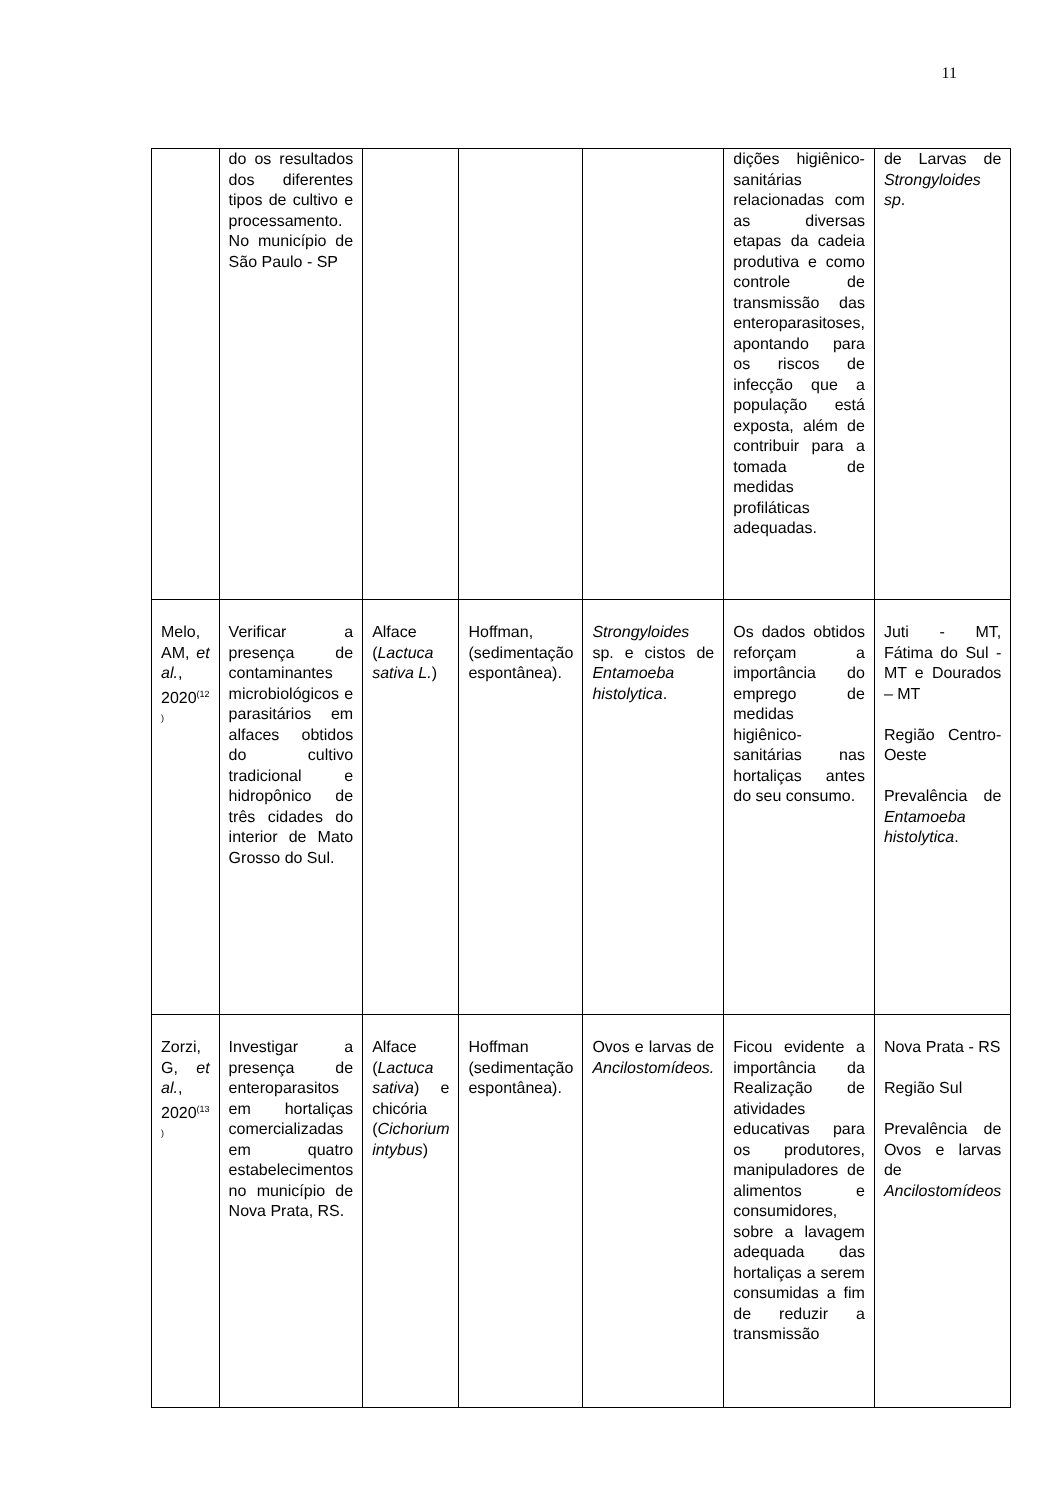11
| | do os resultados dos diferentes tipos de cultivo e processamento. No município de São Paulo - SP | | | | dições higiênico-sanitárias relacionadas com as diversas etapas da cadeia produtiva e como controle de transmissão das enteroparasitoses, apontando para os riscos de infecção que a população está exposta, além de contribuir para a tomada de medidas profiláticas adequadas. | de Larvas de Strongyloides sp . |
| Melo, AM, et al. , 2020<sup>(12 )</sup> | Verificar a presença de contaminantes microbiológicos e parasitários em alfaces obtidos do cultivo tradicional e hidropônico de três cidades do interior de Mato Grosso do Sul. | Alface ( Lactuca sativa L. ) | Hoffman, (sedimentação espontânea). | Strongyloides sp. e cistos de Entamoeba histolytica . | Os dados obtidos reforçam a importância do emprego de medidas higiênico-sanitárias nas hortaliças antes do seu consumo. | Juti - MT, Fátima do Sul - MT e Dourados – MT Região Centro-Oeste Prevalência de Entamoeba histolytica . |
| Zorzi, G, et al. , 2020<sup>(13 )</sup> | Investigar a presença de enteroparasitos em hortaliças comercializadas em quatro estabelecimentos no município de Nova Prata, RS. | Alface ( Lactuca sativa ) e chicória ( Cichorium intybus ) | Hoffman (sedimentação espontânea). | Ovos e larvas de Ancilostomídeos. | Ficou evidente a importância da Realização de atividades educativas para os produtores, manipuladores de alimentos e consumidores, sobre a lavagem adequada das hortaliças a serem consumidas a fim de reduzir a transmissão | Nova Prata - RS Região Sul Prevalência de Ovos e larvas de Ancilostomídeos |